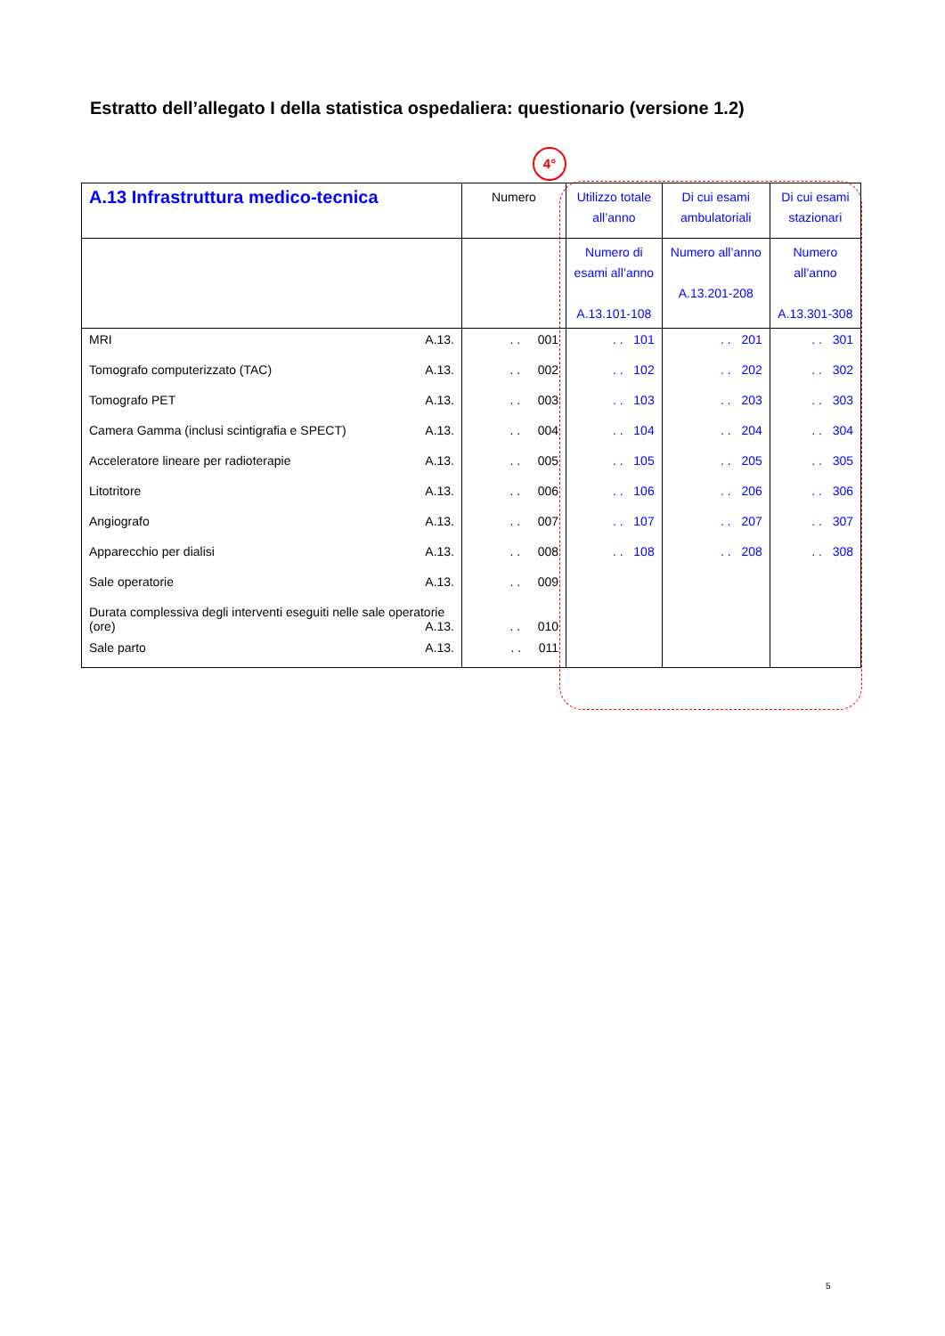Estratto dell’allegato I della statistica ospedaliera: questionario (versione 1.2)
4°
| A.13 Infrastruttura medico-tecnica | Numero | Utilizzo totale all’anno | Di cui esami ambulatoriali | Di cui esami stazionari |
| --- | --- | --- | --- | --- |
| | | Numero di esami all’anno A.13.101-108 | Numero all’anno A.13.201-208 | Numero all’anno A.13.301-308 |
| MRI A.13. | . . 001 | . . 101 | . . 201 | . . 301 |
| Tomografo computerizzato (TAC) A.13. | . . 002 | . . 102 | . . 202 | . . 302 |
| Tomografo PET A.13. | . . 003 | . . 103 | . . 203 | . . 303 |
| Camera Gamma (inclusi scintigrafia e SPECT) A.13. | . . 004 | . . 104 | . . 204 | . . 304 |
| Acceleratore lineare per radioterapie A.13. | . . 005 | . . 105 | . . 205 | . . 305 |
| Litotritore A.13. | . . 006 | . . 106 | . . 206 | . . 306 |
| Angiografo A.13. | . . 007 | . . 107 | . . 207 | . . 307 |
| Apparecchio per dialisi A.13. | . . 008 | . . 108 | . . 208 | . . 308 |
| Sale operatorie A.13. | . . 009 | | | |
| Durata complessiva degli interventi eseguiti nelle sale operatorie (ore) A.13. | . . 010 | | | |
| Sale parto A.13. | . . 011 | | | |
5